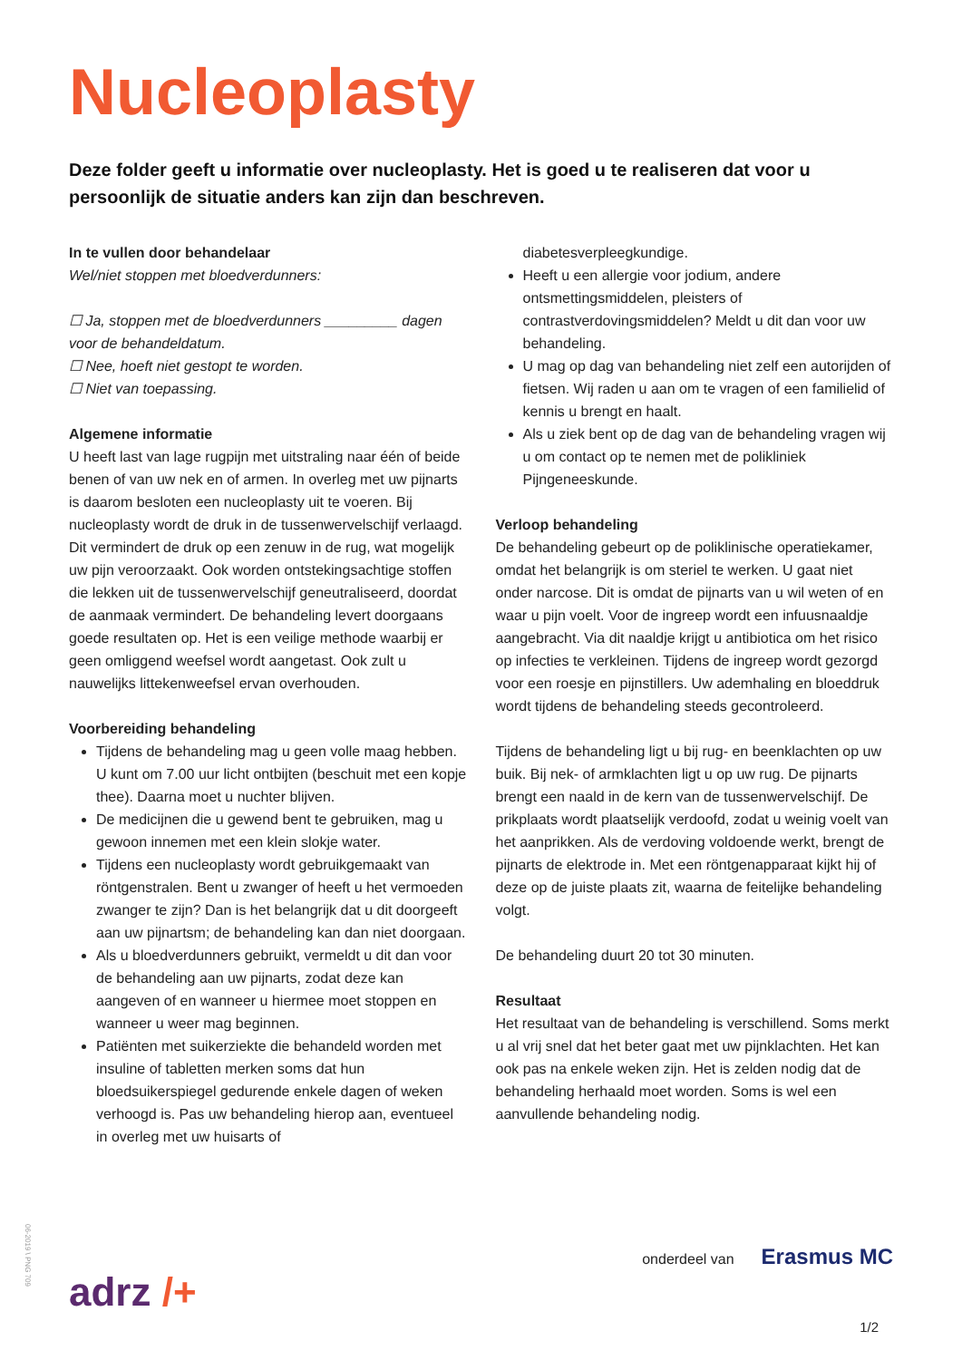Nucleoplasty
Deze folder geeft u informatie over nucleoplasty. Het is goed u te realiseren dat voor u persoonlijk de situatie anders kan zijn dan beschreven.
In te vullen door behandelaar
Wel/niet stoppen met bloedverdunners:
☐ Ja, stoppen met de bloedverdunners _________ dagen voor de behandeldatum.
☐ Nee, hoeft niet gestopt te worden.
☐ Niet van toepassing.
Algemene informatie
U heeft last van lage rugpijn met uitstraling naar één of beide benen of van uw nek en of armen. In overleg met uw pijnarts is daarom besloten een nucleoplasty uit te voeren. Bij nucleoplasty wordt de druk in de tussenwervelschijf verlaagd. Dit vermindert de druk op een zenuw in de rug, wat mogelijk uw pijn veroorzaakt. Ook worden ontstekingsachtige stoffen die lekken uit de tussenwervelschijf geneutraliseerd, doordat de aanmaak vermindert. De behandeling levert doorgaans goede resultaten op. Het is een veilige methode waarbij er geen omliggend weefsel wordt aangetast. Ook zult u nauwelijks littekenweefsel ervan overhouden.
Voorbereiding behandeling
Tijdens de behandeling mag u geen volle maag hebben. U kunt om 7.00 uur licht ontbijten (beschuit met een kopje thee). Daarna moet u nuchter blijven.
De medicijnen die u gewend bent te gebruiken, mag u gewoon innemen met een klein slokje water.
Tijdens een nucleoplasty wordt gebruikgemaakt van röntgenstralen. Bent u zwanger of heeft u het vermoeden zwanger te zijn? Dan is het belangrijk dat u dit doorgeeft aan uw pijnartsm; de behandeling kan dan niet doorgaan.
Als u bloedverdunners gebruikt, vermeldt u dit dan voor de behandeling aan uw pijnarts, zodat deze kan aangeven of en wanneer u hiermee moet stoppen en wanneer u weer mag beginnen.
Patiënten met suikerziekte die behandeld worden met insuline of tabletten merken soms dat hun bloedsuikerspiegel gedurende enkele dagen of weken verhoogd is. Pas uw behandeling hierop aan, eventueel in overleg met uw huisarts of
diabetesverpleegkundige.
Heeft u een allergie voor jodium, andere ontsmettingsmiddelen, pleisters of contrastverdovingsmiddelen? Meldt u dit dan voor uw behandeling.
U mag op dag van behandeling niet zelf een autorijden of fietsen. Wij raden u aan om te vragen of een familielid of kennis u brengt en haalt.
Als u ziek bent op de dag van de behandeling vragen wij u om contact op te nemen met de polikliniek Pijngeneeskunde.
Verloop behandeling
De behandeling gebeurt op de poliklinische operatiekamer, omdat het belangrijk is om steriel te werken. U gaat niet onder narcose. Dit is omdat de pijnarts van u wil weten of en waar u pijn voelt. Voor de ingreep wordt een infuusnaaldje aangebracht. Via dit naaldje krijgt u antibiotica om het risico op infecties te verkleinen. Tijdens de ingreep wordt gezorgd voor een roesje en pijnstillers. Uw ademhaling en bloeddruk wordt tijdens de behandeling steeds gecontroleerd.
Tijdens de behandeling ligt u bij rug- en beenklachten op uw buik. Bij nek- of armklachten ligt u op uw rug. De pijnarts brengt een naald in de kern van de tussenwervelschijf. De prikplaats wordt plaatselijk verdoofd, zodat u weinig voelt van het aanprikken. Als de verdoving voldoende werkt, brengt de pijnarts de elektrode in. Met een röntgenapparaat kijkt hij of deze op de juiste plaats zit, waarna de feitelijke behandeling volgt.
De behandeling duurt 20 tot 30 minuten.
Resultaat
Het resultaat van de behandeling is verschillend. Soms merkt u al vrij snel dat het beter gaat met uw pijnklachten. Het kan ook pas na enkele weken zijn. Het is zelden nodig dat de behandeling herhaald moet worden. Soms is wel een aanvullende behandeling nodig.
06-2019 \ PNG 709
adrz /+
onderdeel van Erasmus MC
1/2